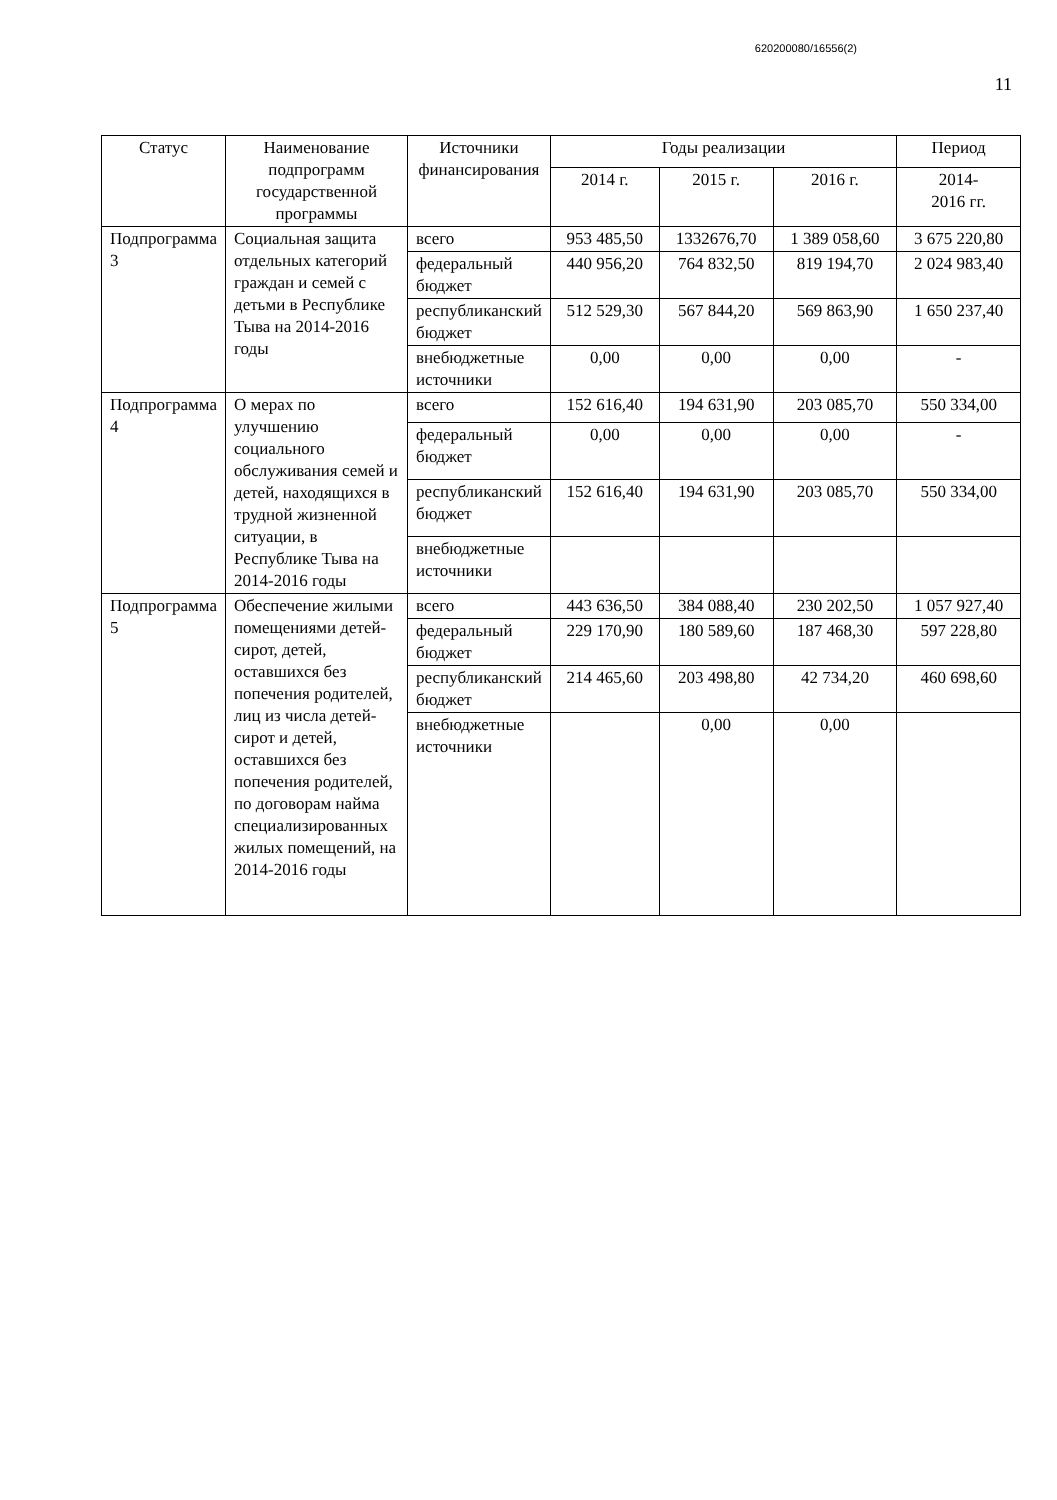620200080/16556(2)
11
| Статус | Наименование подпрограмм государственной программы | Источники финансирования | Годы реализации | | | Период |
| --- | --- | --- | --- | --- | --- | --- |
| | | | 2014 г. | 2015 г. | 2016 г. | 2014- 2016 гг. |
| Подпрограмма 3 | Социальная защита отдельных категорий граждан и семей с детьми в Республике Тыва на 2014-2016 годы | всего | 953 485,50 | 1332676,70 | 1 389 058,60 | 3 675 220,80 |
| | | федеральный бюджет | 440 956,20 | 764 832,50 | 819 194,70 | 2 024 983,40 |
| | | республиканский бюджет | 512 529,30 | 567 844,20 | 569 863,90 | 1 650 237,40 |
| | | внебюджетные источники | 0,00 | 0,00 | 0,00 | - |
| Подпрограмма 4 | О мерах по улучшению социального обслуживания семей и детей, находящихся в трудной жизненной ситуации, в Республике Тыва на 2014-2016 годы | всего | 152 616,40 | 194 631,90 | 203 085,70 | 550 334,00 |
| | | федеральный бюджет | 0,00 | 0,00 | 0,00 | - |
| | | республиканский бюджет | 152 616,40 | 194 631,90 | 203 085,70 | 550 334,00 |
| | | внебюджетные источники | | | | |
| Подпрограмма 5 | Обеспечение жилыми помещениями детей-сирот, детей, оставшихся без попечения родителей, лиц из числа детей-сирот и детей, оставшихся без попечения родителей, по договорам найма специализированных жилых помещений, на 2014-2016 годы | всего | 443 636,50 | 384 088,40 | 230 202,50 | 1 057 927,40 |
| | | федеральный бюджет | 229 170,90 | 180 589,60 | 187 468,30 | 597 228,80 |
| | | республиканский бюджет | 214 465,60 | 203 498,80 | 42 734,20 | 460 698,60 |
| | | внебюджетные источники | | 0,00 | 0,00 | |